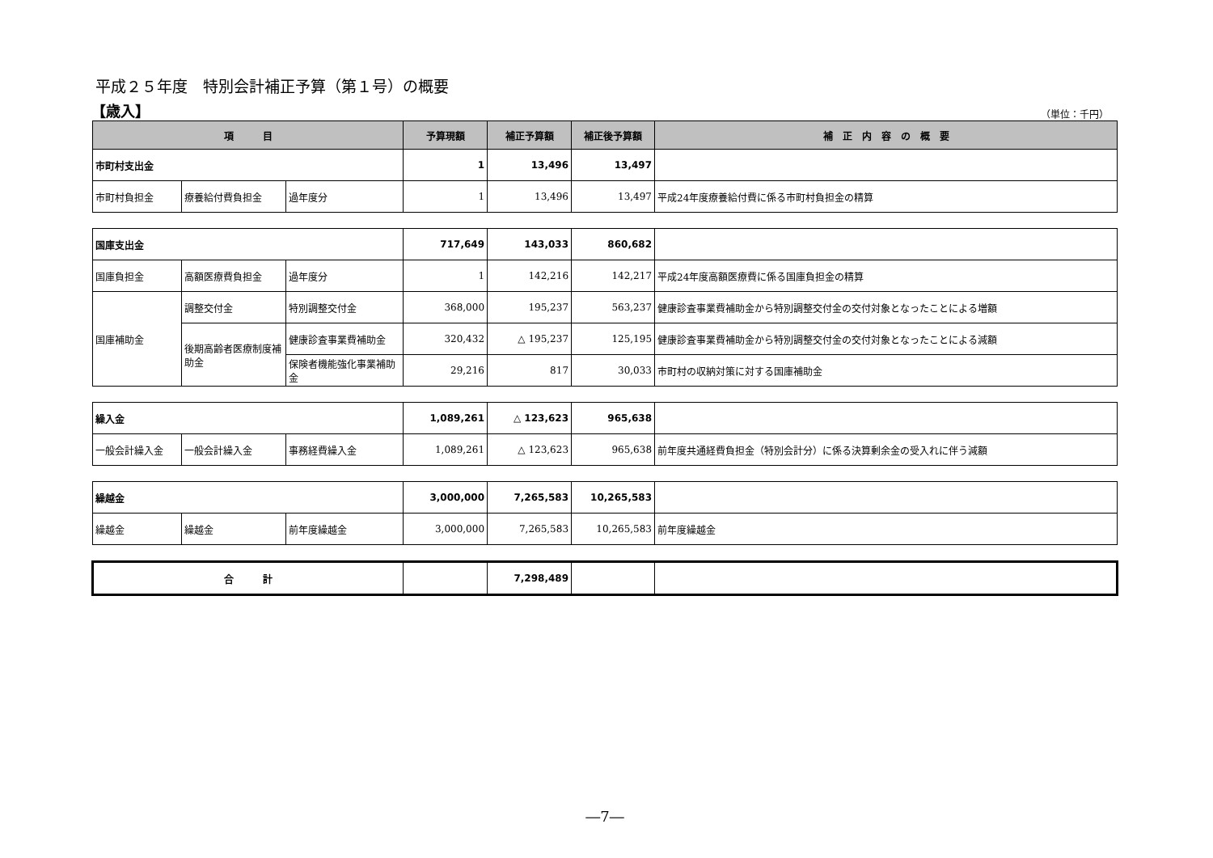平成２５年度　特別会計補正予算（第１号）の概要
【歳入】
（単位：千円）
| 項 目 | | | 予算現額 | 補正予算額 | 補正後予算額 | 補 正 内 容 の 概 要 |
| --- | --- | --- | --- | --- | --- | --- |
| 市町村支出金 | | | 1 | 13,496 | 13,497 | |
| 市町村負担金 | 療養給付費負担金 | 過年度分 | 1 | 13,496 | 13,497 | 平成24年度療養給付費に係る市町村負担金の精算 |
| 国庫支出金 | | | 717,649 | 143,033 | 860,682 | |
| 国庫負担金 | 高額医療費負担金 | 過年度分 | 1 | 142,216 | 142,217 | 平成24年度高額医療費に係る国庫負担金の精算 |
| 国庫補助金 | 調整交付金 | 特別調整交付金 | 368,000 | 195,237 | 563,237 | 健康診査事業費補助金から特別調整交付金の交付対象となったことによる増額 |
| | 後期高齢者医療制度補助金 | 健康診査事業費補助金 | 320,432 | △ 195,237 | 125,195 | 健康診査事業費補助金から特別調整交付金の交付対象となったことによる減額 |
| | | 保険者機能強化事業補助金 | 29,216 | 817 | 30,033 | 市町村の収納対策に対する国庫補助金 |
| 繰入金 | | | 1,089,261 | △ 123,623 | 965,638 | |
| 一般会計繰入金 | 一般会計繰入金 | 事務経費繰入金 | 1,089,261 | △ 123,623 | 965,638 | 前年度共通経費負担金（特別会計分）に係る決算剰余金の受入れに伴う減額 |
| 繰越金 | | | 3,000,000 | 7,265,583 | 10,265,583 | |
| 繰越金 | 繰越金 | 前年度繰越金 | 3,000,000 | 7,265,583 | 10,265,583 | 前年度繰越金 |
| 合 計 | | | | 7,298,489 | | |
―7―